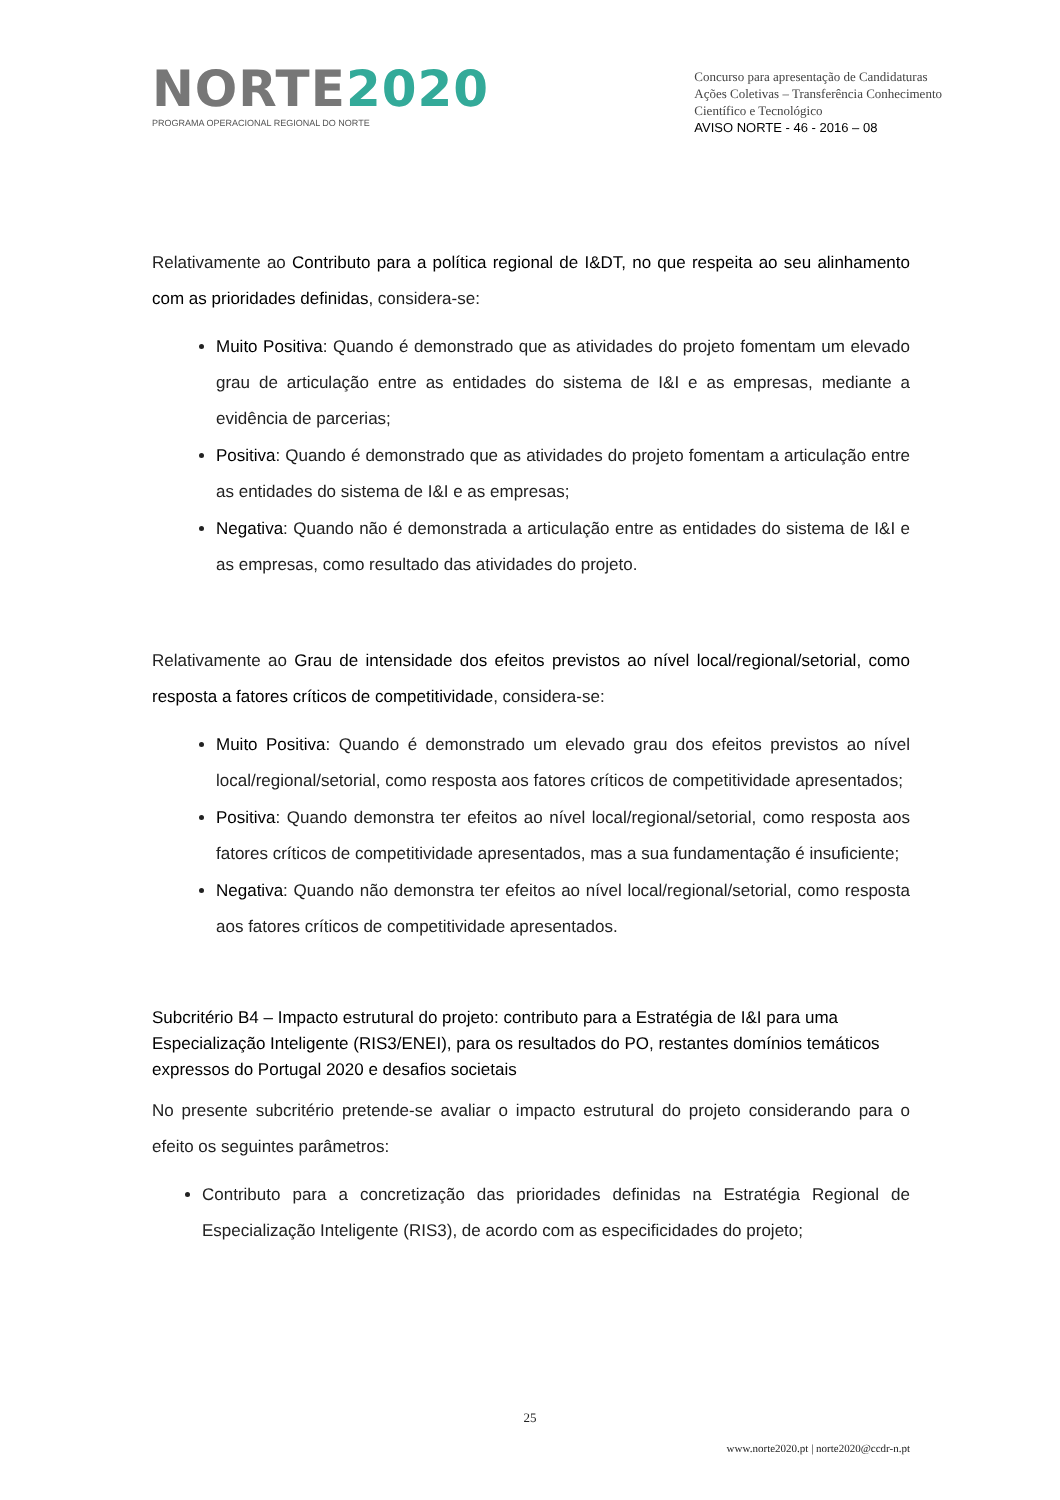NORTE2020
PROGRAMA OPERACIONAL REGIONAL DO NORTE
Concurso para apresentação de Candidaturas
Ações Coletivas – Transferência Conhecimento
Científico e Tecnológico
AVISO NORTE - 46 - 2016 – 08
Relativamente ao Contributo para a política regional de I&DT, no que respeita ao seu alinhamento com as prioridades definidas, considera-se:
Muito Positiva: Quando é demonstrado que as atividades do projeto fomentam um elevado grau de articulação entre as entidades do sistema de I&I e as empresas, mediante a evidência de parcerias;
Positiva: Quando é demonstrado que as atividades do projeto fomentam a articulação entre as entidades do sistema de I&I e as empresas;
Negativa: Quando não é demonstrada a articulação entre as entidades do sistema de I&I e as empresas, como resultado das atividades do projeto.
Relativamente ao Grau de intensidade dos efeitos previstos ao nível local/regional/setorial, como resposta a fatores críticos de competitividade, considera-se:
Muito Positiva: Quando é demonstrado um elevado grau dos efeitos previstos ao nível local/regional/setorial, como resposta aos fatores críticos de competitividade apresentados;
Positiva: Quando demonstra ter efeitos ao nível local/regional/setorial, como resposta aos fatores críticos de competitividade apresentados, mas a sua fundamentação é insuficiente;
Negativa: Quando não demonstra ter efeitos ao nível local/regional/setorial, como resposta aos fatores críticos de competitividade apresentados.
Subcritério B4 – Impacto estrutural do projeto: contributo para a Estratégia de I&I para uma Especialização Inteligente (RIS3/ENEI), para os resultados do PO, restantes domínios temáticos expressos do Portugal 2020 e desafios societais
No presente subcritério pretende-se avaliar o impacto estrutural do projeto considerando para o efeito os seguintes parâmetros:
Contributo para a concretização das prioridades definidas na Estratégia Regional de Especialização Inteligente (RIS3), de acordo com as especificidades do projeto;
25
www.norte2020.pt | norte2020@ccdr-n.pt